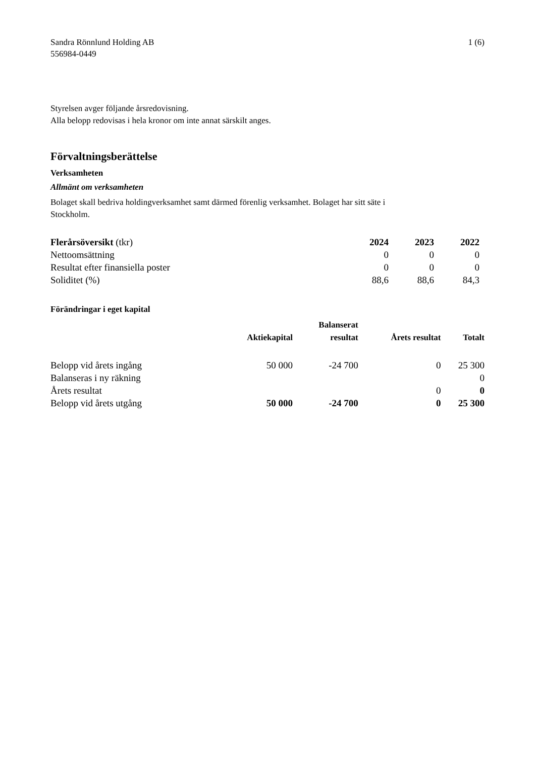Sandra Rönnlund Holding AB
556984-0449
1 (6)
Styrelsen avger följande årsredovisning.
Alla belopp redovisas i hela kronor om inte annat särskilt anges.
Förvaltningsberättelse
Verksamheten
Allmänt om verksamheten
Bolaget skall bedriva holdingverksamhet samt därmed förenlig verksamhet. Bolaget har sitt säte i
Stockholm.
| Flerårsöversikt (tkr) | 2024 | 2023 | 2022 |
| --- | --- | --- | --- |
| Nettoomsättning | 0 | 0 | 0 |
| Resultat efter finansiella poster | 0 | 0 | 0 |
| Soliditet (%) | 88,6 | 88,6 | 84,3 |
Förändringar i eget kapital
| | Aktiekapital | Balanserat resultat | Årets resultat | Totalt |
| --- | --- | --- | --- | --- |
| Belopp vid årets ingång | 50 000 | -24 700 | 0 | 25 300 |
| Balanseras i ny räkning | | | | 0 |
| Årets resultat | | | 0 | 0 |
| Belopp vid årets utgång | 50 000 | -24 700 | 0 | 25 300 |